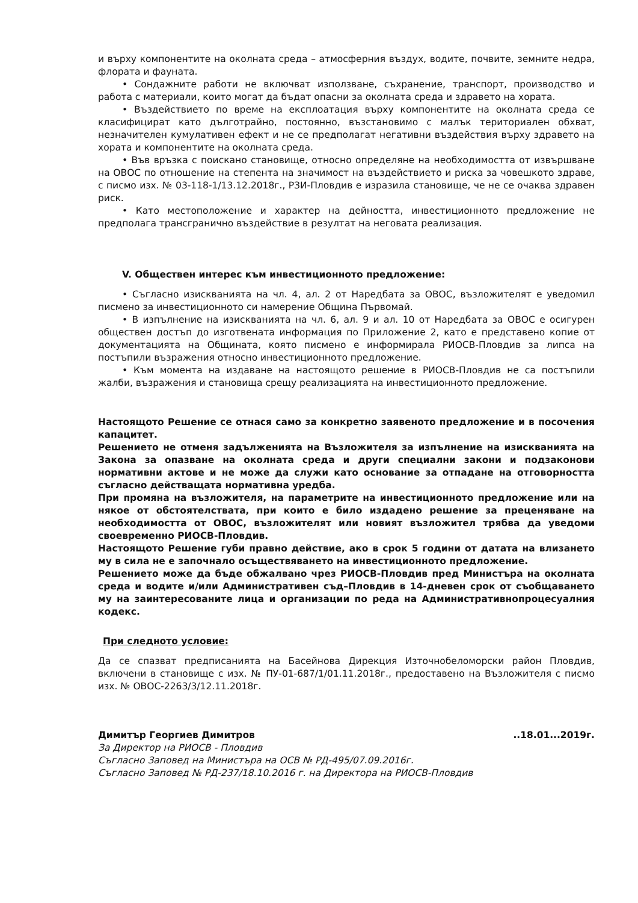и върху компонентите на околната среда – атмосферния въздух, водите, почвите, земните недра, флората и фауната.
• Сондажните работи не включват използване, съхранение, транспорт, производство и работа с материали, които могат да бъдат опасни за околната среда и здравето на хората.
• Въздействието по време на експлоатация върху компонентите на околната среда се класифицират като дълготрайно, постоянно, възстановимо с малък териториален обхват, незначителен кумулативен ефект и не се предполагат негативни въздействия върху здравето на хората и компонентите на околната среда.
• Във връзка с поискано становище, относно определяне на необходимостта от извършване на ОВОС по отношение на степента на значимост на въздействието и риска за човешкото здраве, с писмо изх. № 03-118-1/13.12.2018г., РЗИ-Пловдив е изразила становище, че не се очаква здравен риск.
• Като местоположение и характер на дейността, инвестиционното предложение не предполага трансгранично въздействие в резултат на неговата реализация.
V. Обществен интерес към инвестиционното предложение:
• Съгласно изискванията на чл. 4, ал. 2 от Наредбата за ОВОС, възложителят е уведомил писмено за инвестиционното си намерение Община Първомай.
• В изпълнение на изискванията на чл. 6, ал. 9 и ал. 10 от Наредбата за ОВОС е осигурен обществен достъп до изготвената информация по Приложение 2, като е представено копие от документацията на Общината, която писмено е информирала РИОСВ-Пловдив за липса на постъпили възражения относно инвестиционното предложение.
• Към момента на издаване на настоящото решение в РИОСВ-Пловдив не са постъпили жалби, възражения и становища срещу реализацията на инвестиционното предложение.
Настоящото Решение се отнася само за конкретно заявеното предложение и в посочения капацитет.
Решението не отменя задълженията на Възложителя за изпълнение на изискванията на Закона за опазване на околната среда и други специални закони и подзаконови нормативни актове и не може да служи като основание за отпадане на отговорността съгласно действащата нормативна уредба.
При промяна на възложителя, на параметрите на инвестиционното предложение или на някое от обстоятелствата, при които е било издадено решение за преценяване на необходимостта от ОВОС, възложителят или новият възложител трябва да уведоми своевременно РИОСВ-Пловдив.
Настоящото Решение губи правно действие, ако в срок 5 години от датата на влизането му в сила не е започнало осъществяването на инвестиционното предложение.
Решението може да бъде обжалвано чрез РИОСВ-Пловдив пред Министъра на околната среда и водите и/или Административен съд–Пловдив в 14-дневен срок от съобщаването му на заинтересованите лица и организации по реда на Административнопроцесуалния кодекс.
При следното условие:
Да се спазват предписанията на Басейнова Дирекция Източнобеломорски район Пловдив, включени в становище с изх. № ПУ-01-687/1/01.11.2018г., предоставено на Възложителя с писмо изх. № ОВОС-2263/3/12.11.2018г.
Димитър Георгиев Димитров..18.01...2019г.
За Директор на РИОСВ - Пловдив
Съгласно Заповед на Министъра на ОСВ № РД-495/07.09.2016г.
Съгласно Заповед № РД-237/18.10.2016 г. на Директора на РИОСВ-Пловдив